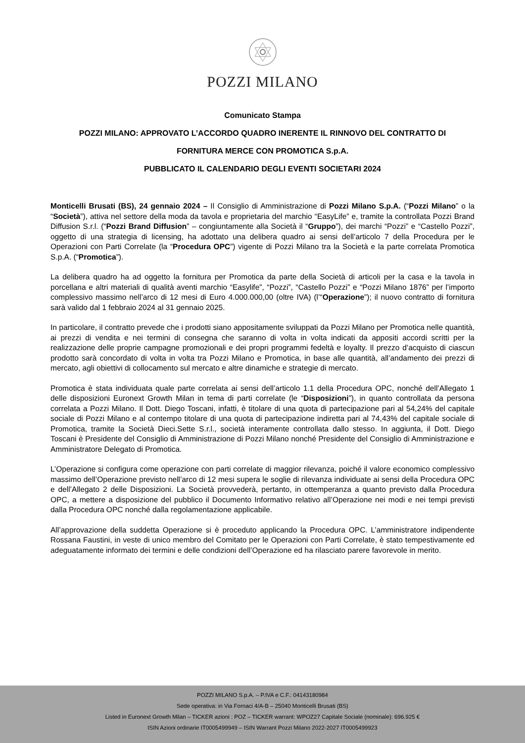POZZI MILANO
Comunicato Stampa
POZZI MILANO: APPROVATO L’ACCORDO QUADRO INERENTE IL RINNOVO DEL CONTRATTO DI
FORNITURA MERCE CON PROMOTICA S.p.A.
PUBBLICATO IL CALENDARIO DEGLI EVENTI SOCIETARI 2024
Monticelli Brusati (BS), 24 gennaio 2024 – Il Consiglio di Amministrazione di Pozzi Milano S.p.A. (“Pozzi Milano” o la “Società”), attiva nel settore della moda da tavola e proprietaria del marchio “EasyLife” e, tramite la controllata Pozzi Brand Diffusion S.r.l. (“Pozzi Brand Diffusion” – congiuntamente alla Società il “Gruppo”), dei marchi “Pozzi” e “Castello Pozzi”, oggetto di una strategia di licensing, ha adottato una delibera quadro ai sensi dell’articolo 7 della Procedura per le Operazioni con Parti Correlate (la “Procedura OPC”) vigente di Pozzi Milano tra la Società e la parte correlata Promotica S.p.A. (“Promotica”).
La delibera quadro ha ad oggetto la fornitura per Promotica da parte della Società di articoli per la casa e la tavola in porcellana e altri materiali di qualità aventi marchio “Easylife”, “Pozzi”, “Castello Pozzi” e “Pozzi Milano 1876” per l’importo complessivo massimo nell’arco di 12 mesi di Euro 4.000.000,00 (oltre IVA) (l’“Operazione”); il nuovo contratto di fornitura sarà valido dal 1 febbraio 2024 al 31 gennaio 2025.
In particolare, il contratto prevede che i prodotti siano appositamente sviluppati da Pozzi Milano per Promotica nelle quantità, ai prezzi di vendita e nei termini di consegna che saranno di volta in volta indicati da appositi accordi scritti per la realizzazione delle proprie campagne promozionali e dei propri programmi fedeltà e loyalty. Il prezzo d’acquisto di ciascun prodotto sarà concordato di volta in volta tra Pozzi Milano e Promotica, in base alle quantità, all’andamento dei prezzi di mercato, agli obiettivi di collocamento sul mercato e altre dinamiche e strategie di mercato.
Promotica è stata individuata quale parte correlata ai sensi dell’articolo 1.1 della Procedura OPC, nonché dell’Allegato 1 delle disposizioni Euronext Growth Milan in tema di parti correlate (le “Disposizioni”), in quanto controllata da persona correlata a Pozzi Milano. Il Dott. Diego Toscani, infatti, è titolare di una quota di partecipazione pari al 54,24% del capitale sociale di Pozzi Milano e al contempo titolare di una quota di partecipazione indiretta pari al 74,43% del capitale sociale di Promotica, tramite la Società Dieci.Sette S.r.l., società interamente controllata dallo stesso. In aggiunta, il Dott. Diego Toscani è Presidente del Consiglio di Amministrazione di Pozzi Milano nonché Presidente del Consiglio di Amministrazione e Amministratore Delegato di Promotica.
L’Operazione si configura come operazione con parti correlate di maggior rilevanza, poiché il valore economico complessivo massimo dell’Operazione previsto nell’arco di 12 mesi supera le soglie di rilevanza individuate ai sensi della Procedura OPC e dell’Allegato 2 delle Disposizioni. La Società provvederà, pertanto, in ottemperanza a quanto previsto dalla Procedura OPC, a mettere a disposizione del pubblico il Documento Informativo relativo all’Operazione nei modi e nei tempi previsti dalla Procedura OPC nonché dalla regolamentazione applicabile.
All’approvazione della suddetta Operazione si è proceduto applicando la Procedura OPC. L’amministratore indipendente Rossana Faustini, in veste di unico membro del Comitato per le Operazioni con Parti Correlate, è stato tempestivamente ed adeguatamente informato dei termini e delle condizioni dell’Operazione ed ha rilasciato parere favorevole in merito.
POZZI MILANO S.p.A. – P.IVA e C.F.: 04143180984
Sede operativa: in Via Fornaci 4/A-B – 25040 Monticelli Brusati (BS)
Listed in Euronext Growth Milan – TICKER azioni : POZ – TICKER warrant: WPOZ27 Capitale Sociale (nominale): 696.925 €
ISIN Azioni ordinarie IT0005499949 – ISIN Warrant Pozzi Milano 2022-2027 IT0005499923